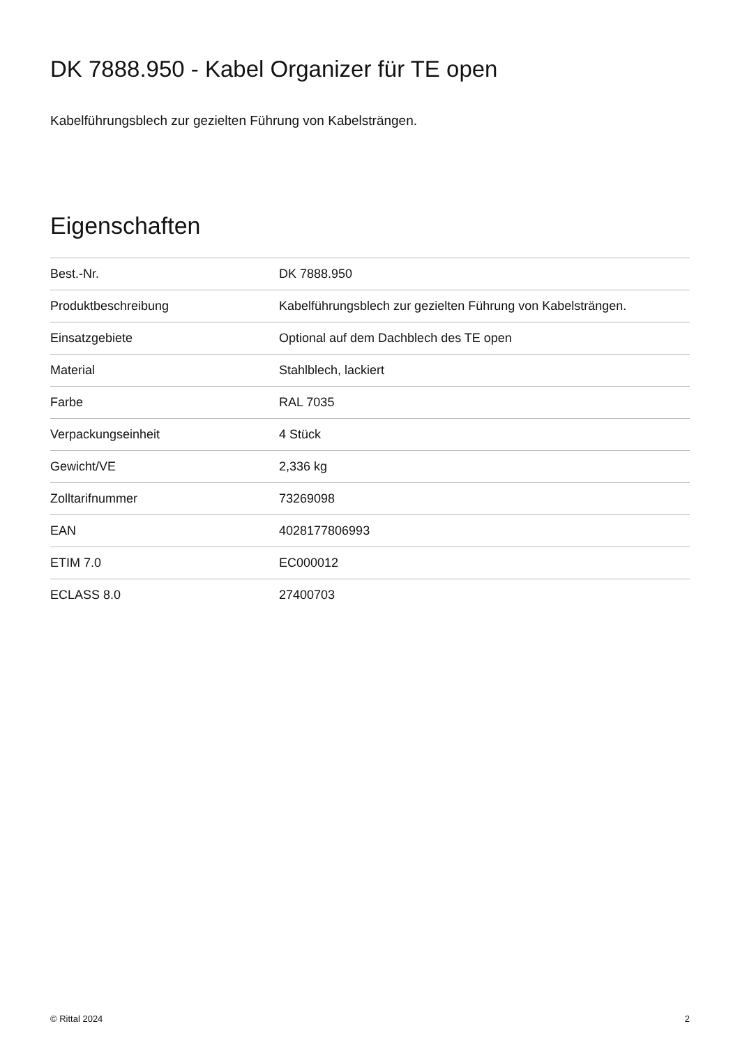DK 7888.950 - Kabel Organizer für TE open
Kabelführungsblech zur gezielten Führung von Kabelsträngen.
Eigenschaften
| Best.-Nr. | DK 7888.950 |
| Produktbeschreibung | Kabelführungsblech zur gezielten Führung von Kabelsträngen. |
| Einsatzgebiete | Optional auf dem Dachblech des TE open |
| Material | Stahlblech, lackiert |
| Farbe | RAL 7035 |
| Verpackungseinheit | 4 Stück |
| Gewicht/VE | 2,336 kg |
| Zolltarifnummer | 73269098 |
| EAN | 4028177806993 |
| ETIM 7.0 | EC000012 |
| ECLASS 8.0 | 27400703 |
© Rittal 2024 2